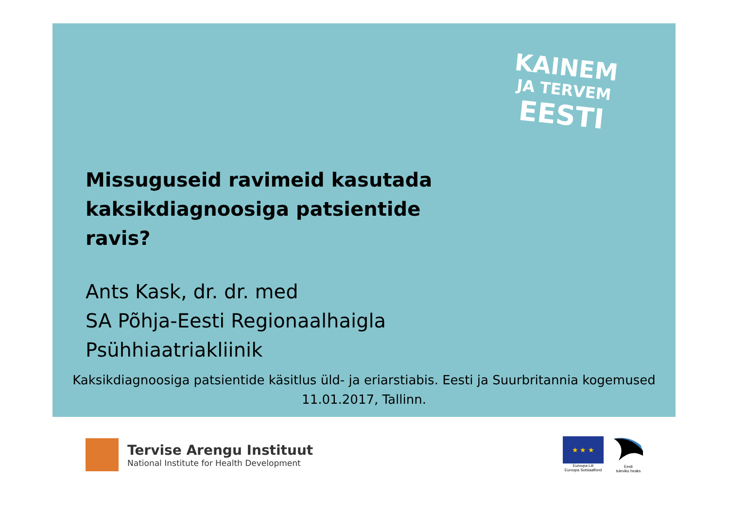KAINEM
JA TERVEM
EESTI
Missuguseid ravimeid kasutada kaksikdiagnoosiga patsientide ravis?
Ants Kask, dr. dr. med
SA Põhja-Eesti Regionaalhaigla
Psühhiaatriakliinik
Kaksikdiagnoosiga patsientide käsitlus üld- ja eriarstiabis. Eesti ja Suurbritannia kogemused
11.01.2017, Tallinn.
Tervise Arengu Instituut
National Institute for Health Development
★ ★ ★
Euroopa Liit
Euroopa Sotsiaalfond
Eesti
tuleviku heaks